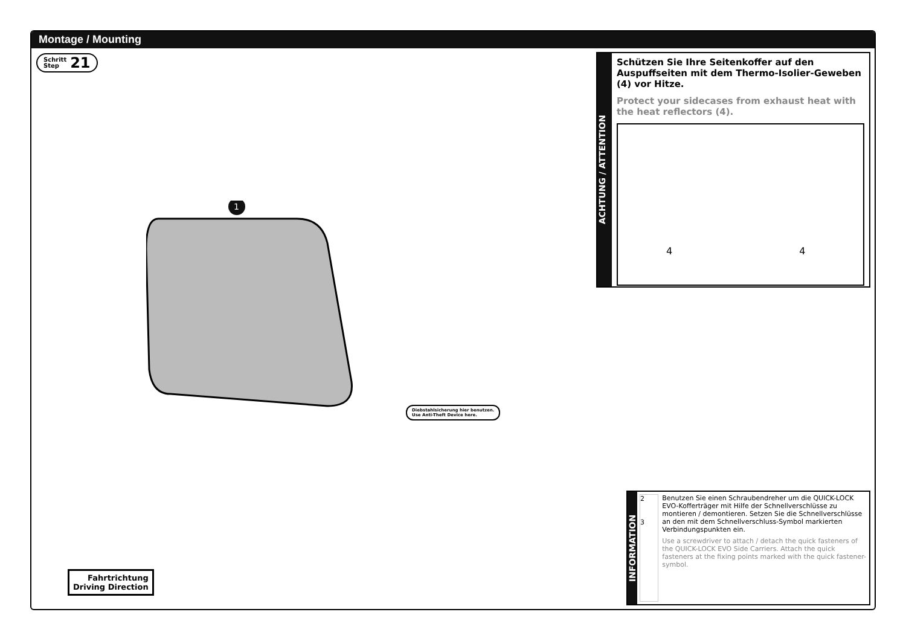Montage / Mounting
Schritt
Step 21
1
Diebstahlsicherung hier benutzen.
Use Anti-Theft Device here.
Fahrtrichtung
Driving Direction
ACHTUNG / ATTENTION
Schützen Sie Ihre Seitenkoffer auf den Auspuffseiten mit dem Thermo-Isolier-Geweben (4) vor Hitze.
Protect your sidecases from exhaust heat with the heat reflectors (4).
44
INFORMATION
2
3
Benutzen Sie einen Schraubendreher um die QUICK-LOCK EVO-Kofferträger mit Hilfe der Schnellverschlüsse zu montieren / demontieren. Setzen Sie die Schnellverschlüsse an den mit dem Schnellverschluss-Symbol markierten Verbindungspunkten ein.
Use a screwdriver to attach / detach the quick fasteners of the QUICK-LOCK EVO Side Carriers. Attach the quick fasteners at the fixing points marked with the quick fastener-symbol.